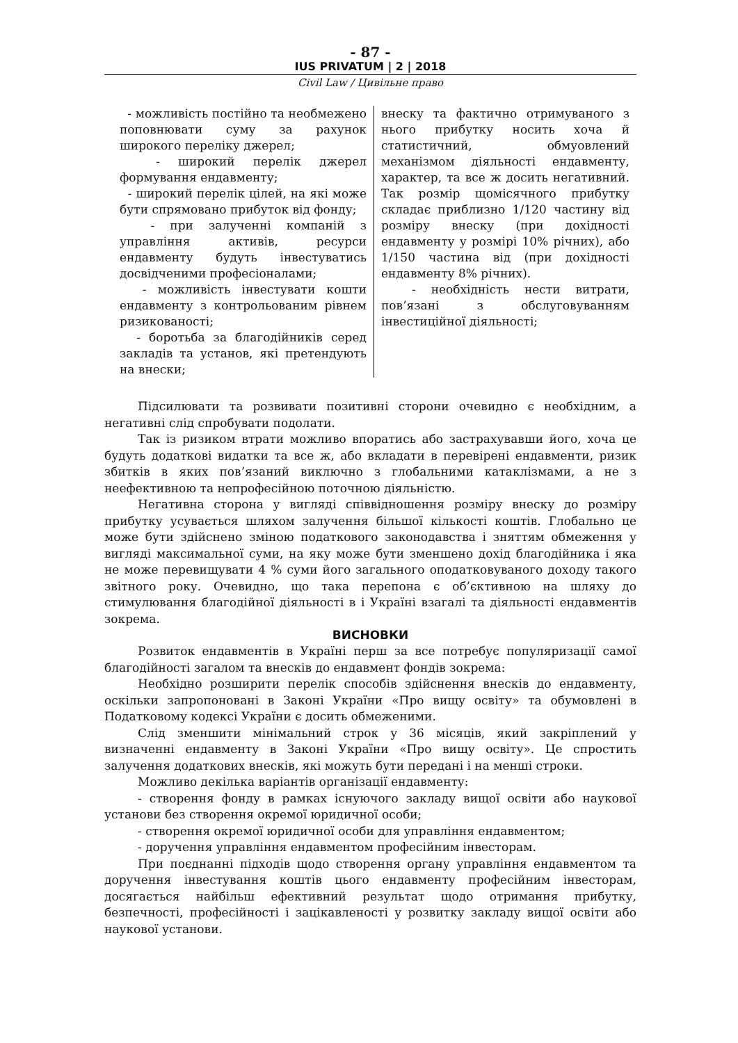- 87 -
IUS PRIVATUM | 2 | 2018
Civil Law / Цивільне право
| - можливість постійно та необмежено поповнювати суму за рахунок широкого переліку джерел; - широкий перелік джерел формування ендавменту; - широкий перелік цілей, на які може бути спрямовано прибуток від фонду; - при залученні компаній з управління активів, ресурси ендавменту будуть інвестуватись досвідченими професіоналами; - можливість інвестувати кошти ендавменту з контрольованим рівнем ризикованості; - боротьба за благодійників серед закладів та установ, які претендують на внески; | внеску та фактично отримуваного з нього прибутку носить хоча й статистичний, обмуовлений механізмом діяльності ендавменту, характер, та все ж досить негативний. Так розмір щомісячного прибутку складає приблизно 1/120 частину від розміру внеску (при дохідності ендавменту у розмірі 10% річних), або 1/150 частина від (при дохідності ендавменту 8% річних). - необхідність нести витрати, пов’язані з обслуговуванням інвестиційної діяльності; |
Підсилювати та розвивати позитивні сторони очевидно є необхідним, а негативні слід спробувати подолати.
Так із ризиком втрати можливо впоратись або застрахувавши його, хоча це будуть додаткові видатки та все ж, або вкладати в перевірені ендавменти, ризик збитків в яких пов’язаний виключно з глобальними катаклізмами, а не з неефективною та непрофесійною поточною діяльністю.
Негативна сторона у вигляді співвідношення розміру внеску до розміру прибутку усувається шляхом залучення більшої кількості коштів. Глобально це може бути здійснено зміною податкового законодавства і зняттям обмеження у вигляді максимальної суми, на яку може бути зменшено дохід благодійника і яка не може перевищувати 4 % суми його загального оподатковуваного доходу такого звітного року. Очевидно, що така перепона є об’єктивною на шляху до стимулювання благодійної діяльності в і Україні взагалі та діяльності ендавментів зокрема.
ВИСНОВКИ
Розвиток ендавментів в Україні перш за все потребує популяризації самої благодійності загалом та внесків до ендавмент фондів зокрема:
Необхідно розширити перелік способів здійснення внесків до ендавменту, оскільки запропоновані в Законі України «Про вищу освіту» та обумовлені в Податковому кодексі України є досить обмеженими.
Слід зменшити мінімальний строк у 36 місяців, який закріплений у визначенні ендавменту в Законі України «Про вищу освіту». Це спростить залучення додаткових внесків, які можуть бути передані і на менші строки.
Можливо декілька варіантів організації ендавменту:
- створення фонду в рамках існуючого закладу вищої освіти або наукової установи без створення окремої юридичної особи;
- створення окремої юридичної особи для управління ендавментом;
- доручення управління ендавментом професійним інвесторам.
При поєднанні підходів щодо створення органу управління ендавментом та доручення інвестування коштів цього ендавменту професійним інвесторам, досягається найбільш ефективний результат щодо отримання прибутку, безпечності, професійності і зацікавленості у розвитку закладу вищої освіти або наукової установи.